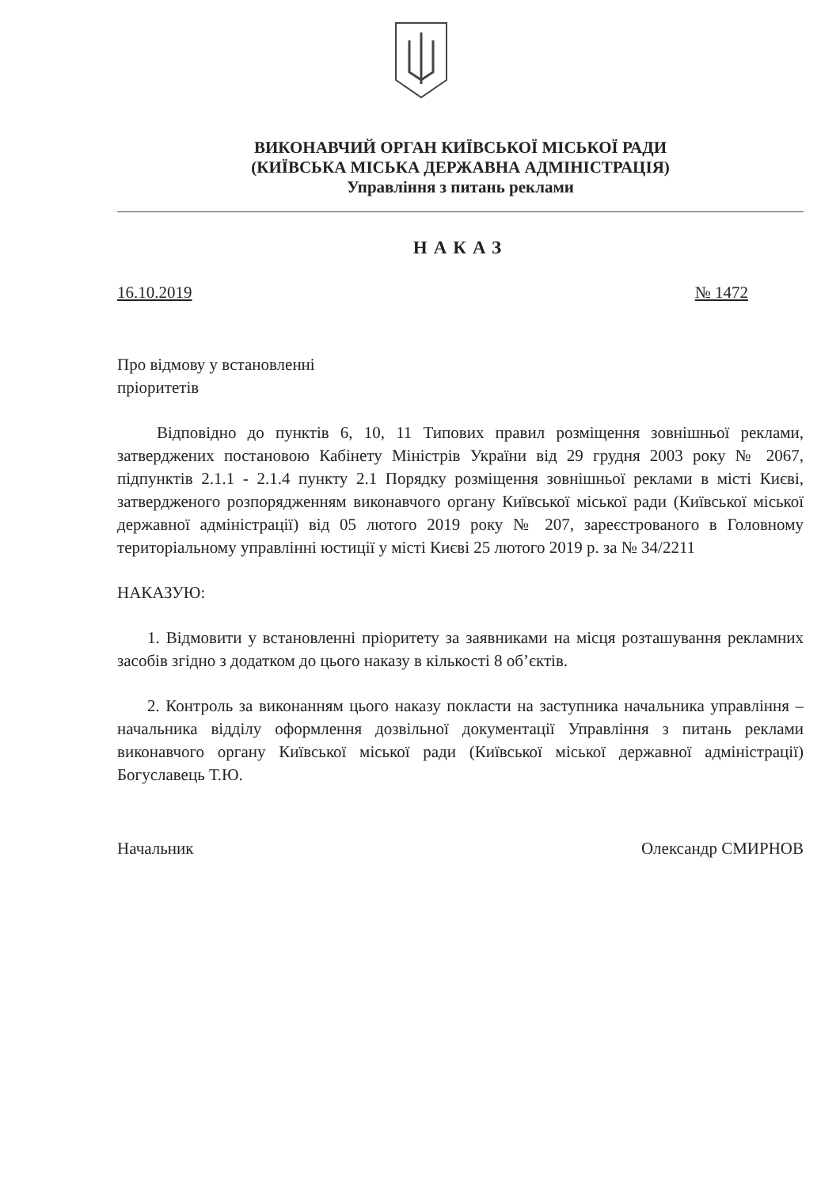ВИКОНАВЧИЙ ОРГАН КИЇВСЬКОЇ МІСЬКОЇ РАДИ
(КИЇВСЬКА МІСЬКА ДЕРЖАВНА АДМІНІСТРАЦІЯ)
Управління з питань реклами
НАКАЗ
16.10.2019 № 1472
Про відмову у встановленні
пріоритетів
Відповідно до пунктів 6, 10, 11 Типових правил розміщення зовнішньої реклами, затверджених постановою Кабінету Міністрів України від 29 грудня 2003 року № 2067, підпунктів 2.1.1 - 2.1.4 пункту 2.1 Порядку розміщення зовнішньої реклами в місті Києві, затвердженого розпорядженням виконавчого органу Київської міської ради (Київської міської державної адміністрації) від 05 лютого 2019 року № 207, зареєстрованого в Головному територіальному управлінні юстиції у місті Києві 25 лютого 2019 р. за № 34/2211
НАКАЗУЮ:
1. Відмовити у встановленні пріоритету за заявниками на місця розташування рекламних засобів згідно з додатком до цього наказу в кількості 8 об’єктів.
2. Контроль за виконанням цього наказу покласти на заступника начальника управління – начальника відділу оформлення дозвільної документації Управління з питань реклами виконавчого органу Київської міської ради (Київської міської державної адміністрації) Богуславець Т.Ю.
Начальник Олександр СМИРНОВ